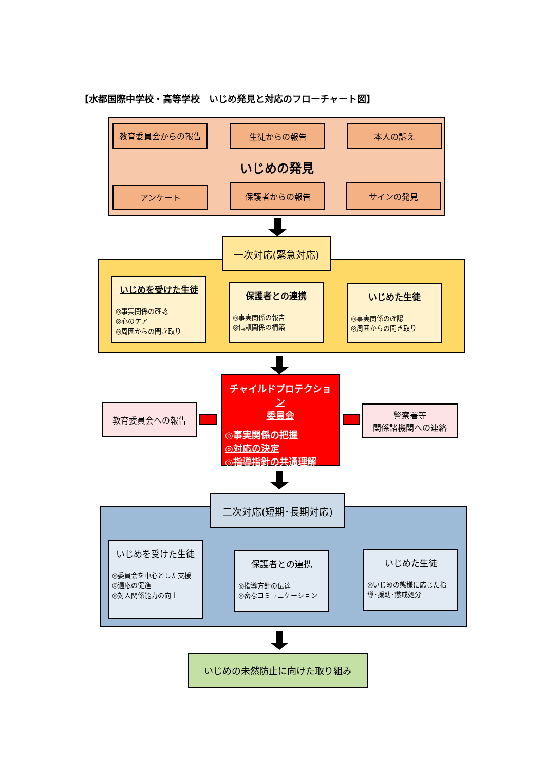【水都国際中学校・高等学校　いじめ発見と対応のフローチャート図】
教育委員会からの報告 生徒からの報告 本人の訴え
いじめの発見
アンケート 保護者からの報告 サインの発見
一次対応(緊急対応)
いじめを受けた生徒
◎事実関係の確認
◎心のケア
◎周囲からの聞き取り
保護者との連携
◎事実関係の報告
◎信頼関係の構築
いじめた生徒
◎事実関係の確認
◎周囲からの聞き取り
チャイルドプロテクション
委員会
◎事実関係の把握
◎対応の決定
◎指導指針の共通理解
教育委員会への報告
警察署等
関係諸機関への連絡
二次対応(短期･長期対応)
いじめを受けた生徒
◎委員会を中心とした支援
◎適応の促進
◎対人関係能力の向上
保護者との連携
◎指導方針の伝達
◎密なコミュニケーション
いじめた生徒
◎いじめの態様に応じた指導･援助･懲戒処分
いじめの未然防止に向けた取り組み